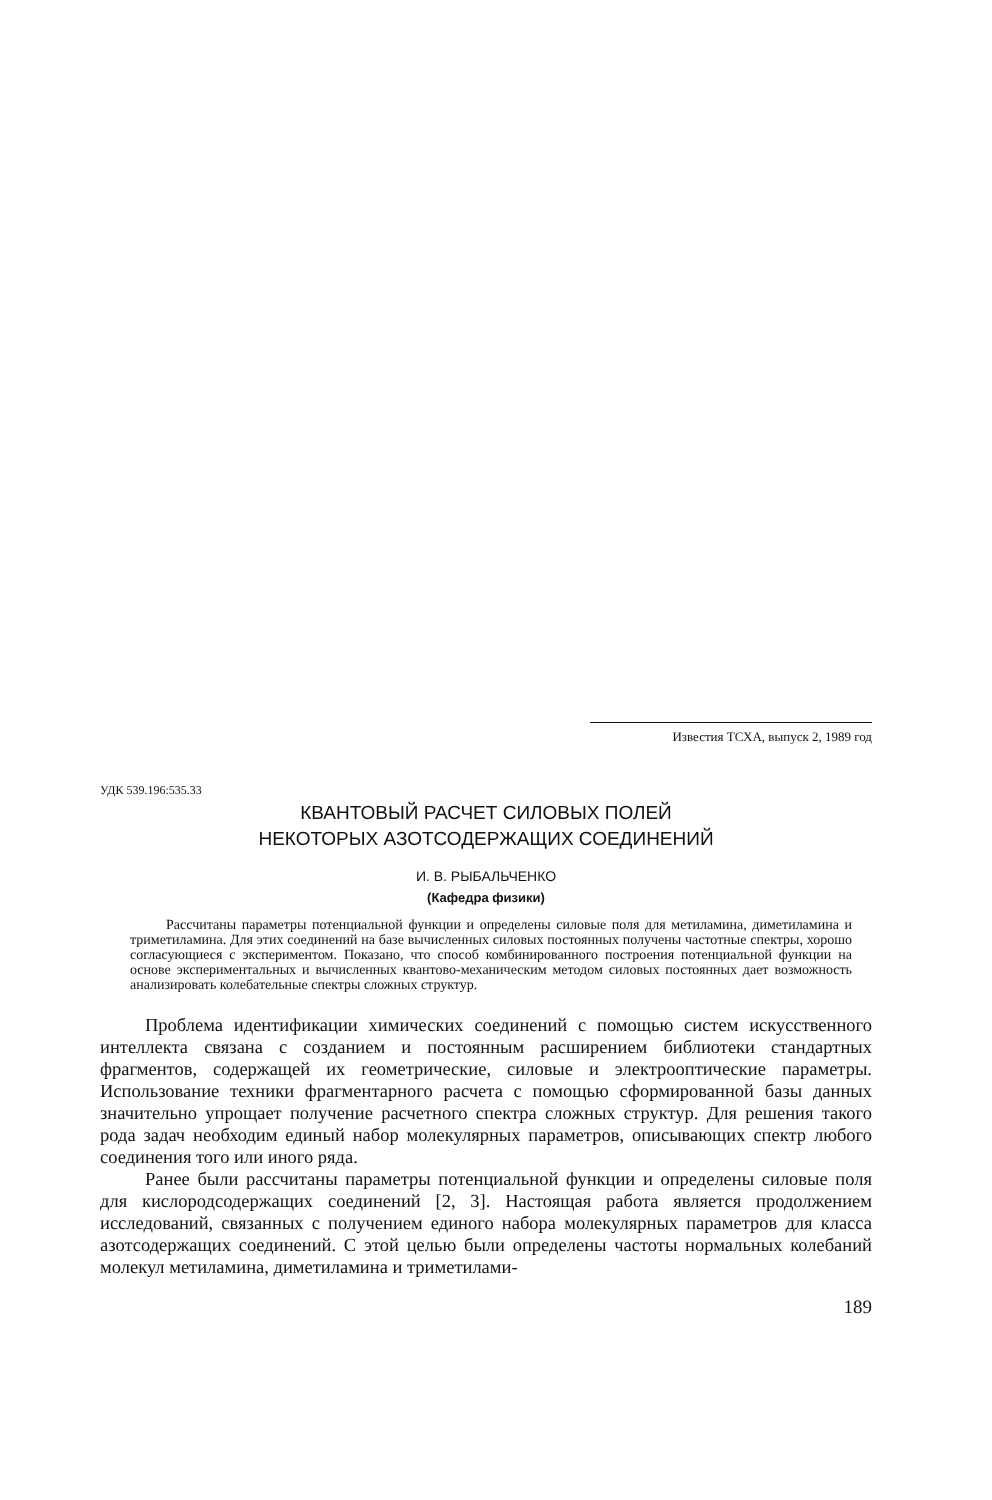Известия ТСХА, выпуск 2, 1989 год
УДК 539.196:535.33
КВАНТОВЫЙ РАСЧЕТ СИЛОВЫХ ПОЛЕЙ
НЕКОТОРЫХ АЗОТСОДЕРЖАЩИХ СОЕДИНЕНИЙ
И. В. РЫБАЛЬЧЕНКО
(Кафедра физики)
Рассчитаны параметры потенциальной функции и определены силовые поля для метиламина, диметиламина и триметиламина. Для этих соединений на базе вычисленных силовых постоянных получены частотные спектры, хорошо согласующиеся с экспериментом. Показано, что способ комбинированного построения потенциальной функции на основе экспериментальных и вычисленных квантово-механическим методом силовых постоянных дает возможность анализировать колебательные спектры сложных структур.
Проблема идентификации химических соединений с помощью систем искусственного интеллекта связана с созданием и постоянным расширением библиотеки стандартных фрагментов, содержащей их геометрические, силовые и электрооптические параметры. Использование техники фрагментарного расчета с помощью сформированной базы данных значительно упрощает получение расчетного спектра сложных структур. Для решения такого рода задач необходим единый набор молекулярных параметров, описывающих спектр любого соединения того или иного ряда.
Ранее были рассчитаны параметры потенциальной функции и определены силовые поля для кислородсодержащих соединений [2, 3]. Настоящая работа является продолжением исследований, связанных с получением единого набора молекулярных параметров для класса азотсодержащих соединений. С этой целью были определены частоты нормальных колебаний молекул метиламина, диметиламина и триметилами-
189